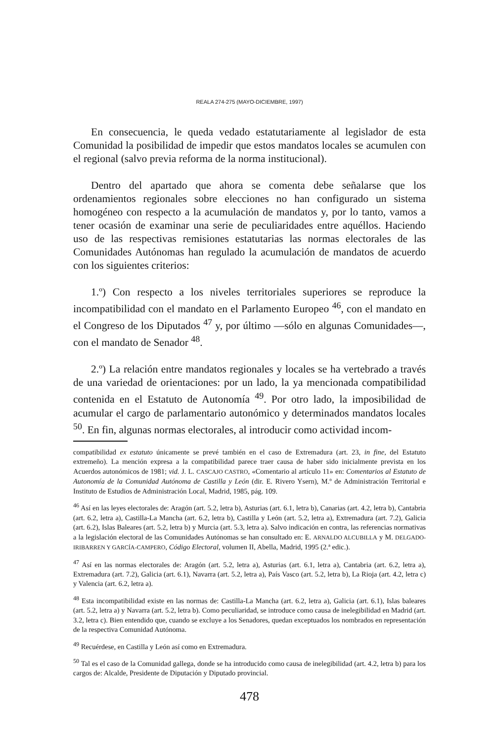REALA 274-275 (MAYO-DICIEMBRE, 1997)
En consecuencia, le queda vedado estatutariamente al legislador de esta Comunidad la posibilidad de impedir que estos mandatos locales se acumulen con el regional (salvo previa reforma de la norma institucional).
Dentro del apartado que ahora se comenta debe señalarse que los ordenamientos regionales sobre elecciones no han configurado un sistema homogéneo con respecto a la acumulación de mandatos y, por lo tanto, vamos a tener ocasión de examinar una serie de peculiaridades entre aquéllos. Haciendo uso de las respectivas remisiones estatutarias las normas electorales de las Comunidades Autónomas han regulado la acumulación de mandatos de acuerdo con los siguientes criterios:
1.º) Con respecto a los niveles territoriales superiores se reproduce la incompatibilidad con el mandato en el Parlamento Europeo <sup>46</sup>, con el mandato en el Congreso de los Diputados <sup>47</sup> y, por último —sólo en algunas Comunidades—, con el mandato de Senador <sup>48</sup>.
2.º) La relación entre mandatos regionales y locales se ha vertebrado a través de una variedad de orientaciones: por un lado, la ya mencionada compatibilidad contenida en el Estatuto de Autonomía <sup>49</sup>. Por otro lado, la imposibilidad de acumular el cargo de parlamentario autonómico y determinados mandatos locales <sup>50</sup>. En fin, algunas normas electorales, al introducir como actividad incom-
compatibilidad ex estatuto únicamente se prevé también en el caso de Extremadura (art. 23, in fine, del Estatuto extremeño). La mención expresa a la compatibilidad parece traer causa de haber sido inicialmente prevista en los Acuerdos autonómicos de 1981; vid. J. L. CASCAJO CASTRO, «Comentario al artículo 11» en: Comentarios al Estatuto de Autonomía de la Comunidad Autónoma de Castilla y León (dir. E. Rivero Ysern), M.º de Administración Territorial e Instituto de Estudios de Administración Local, Madrid, 1985, pág. 109.
<sup>46</sup> Así en las leyes electorales de: Aragón (art. 5.2, letra b), Asturias (art. 6.1, letra b), Canarias (art. 4.2, letra b), Cantabria (art. 6.2, letra a), Castilla-La Mancha (art. 6.2, letra b), Castilla y León (art. 5.2, letra a), Extremadura (art. 7.2), Galicia (art. 6.2), Islas Baleares (art. 5.2, letra b) y Murcia (art. 5.3, letra a). Salvo indicación en contra, las referencias normativas a la legislación electoral de las Comunidades Autónomas se han consultado en: E. ARNALDO ALCUBILLA y M. DELGADO-IRIBARREN Y GARCÍA-CAMPERO, Código Electoral, volumen II, Abella, Madrid, 1995 (2.ª edic.).
<sup>47</sup> Así en las normas electorales de: Aragón (art. 5.2, letra a), Asturias (art. 6.1, letra a), Cantabria (art. 6.2, letra a), Extremadura (art. 7.2), Galicia (art. 6.1), Navarra (art. 5.2, letra a), País Vasco (art. 5.2, letra b), La Rioja (art. 4.2, letra c) y Valencia (art. 6.2, letra a).
<sup>48</sup> Esta incompatibilidad existe en las normas de: Castilla-La Mancha (art. 6.2, letra a), Galicia (art. 6.1), Islas baleares (art. 5.2, letra a) y Navarra (art. 5.2, letra b). Como peculiaridad, se introduce como causa de inelegibilidad en Madrid (art. 3.2, letra c). Bien entendido que, cuando se excluye a los Senadores, quedan exceptuados los nombrados en representación de la respectiva Comunidad Autónoma.
<sup>49</sup> Recuérdese, en Castilla y León así como en Extremadura.
<sup>50</sup> Tal es el caso de la Comunidad gallega, donde se ha introducido como causa de inelegibilidad (art. 4.2, letra b) para los cargos de: Alcalde, Presidente de Diputación y Diputado provincial.
478